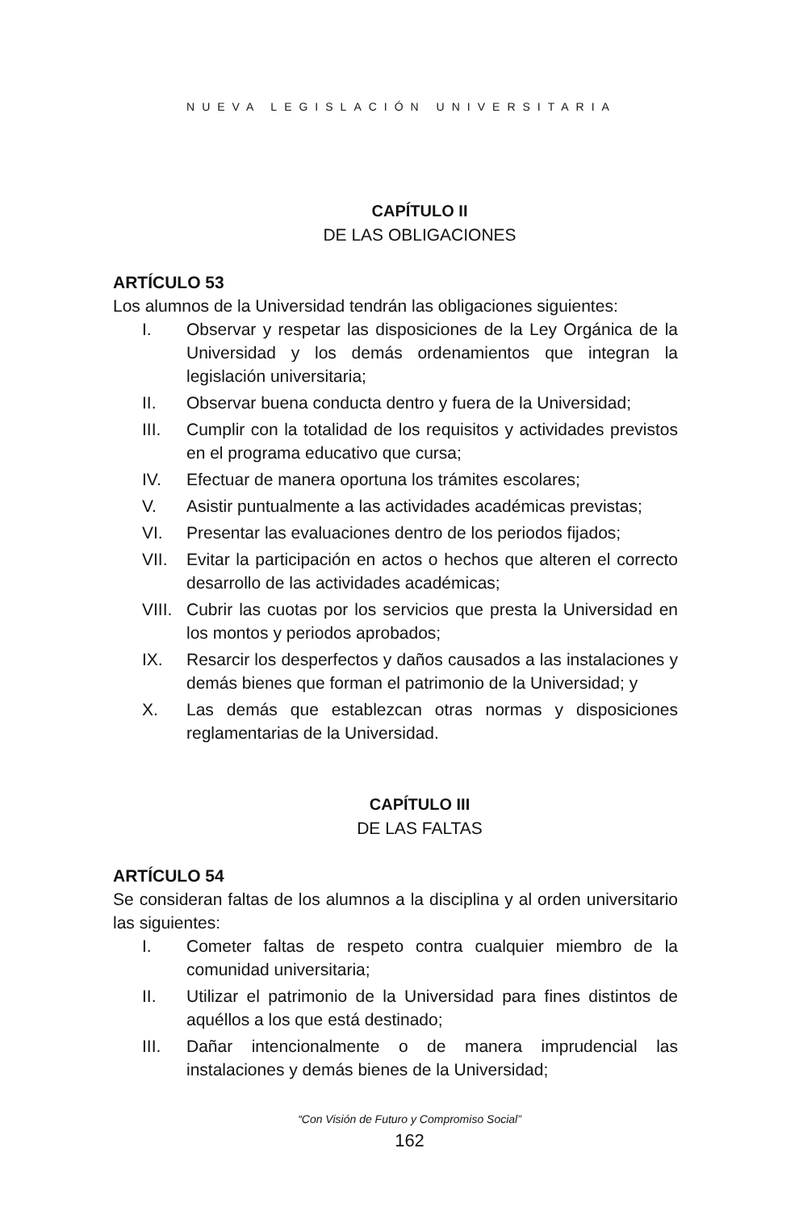NUEVA LEGISLACIÓN UNIVERSITARIA
CAPÍTULO II
DE LAS OBLIGACIONES
ARTÍCULO 53
Los alumnos de la Universidad tendrán las obligaciones siguientes:
I. Observar y respetar las disposiciones de la Ley Orgánica de la Universidad y los demás ordenamientos que integran la legislación universitaria;
II. Observar buena conducta dentro y fuera de la Universidad;
III. Cumplir con la totalidad de los requisitos y actividades previstos en el programa educativo que cursa;
IV. Efectuar de manera oportuna los trámites escolares;
V. Asistir puntualmente a las actividades académicas previstas;
VI. Presentar las evaluaciones dentro de los periodos fijados;
VII. Evitar la participación en actos o hechos que alteren el correcto desarrollo de las actividades académicas;
VIII. Cubrir las cuotas por los servicios que presta la Universidad en los montos y periodos aprobados;
IX. Resarcir los desperfectos y daños causados a las instalaciones y demás bienes que forman el patrimonio de la Universidad; y
X. Las demás que establezcan otras normas y disposiciones reglamentarias de la Universidad.
CAPÍTULO III
DE LAS FALTAS
ARTÍCULO 54
Se consideran faltas de los alumnos a la disciplina y al orden universitario las siguientes:
I. Cometer faltas de respeto contra cualquier miembro de la comunidad universitaria;
II. Utilizar el patrimonio de la Universidad para fines distintos de aquéllos a los que está destinado;
III. Dañar intencionalmente o de manera imprudencial las instalaciones y demás bienes de la Universidad;
“Con Visión de Futuro y Compromiso Social”
162